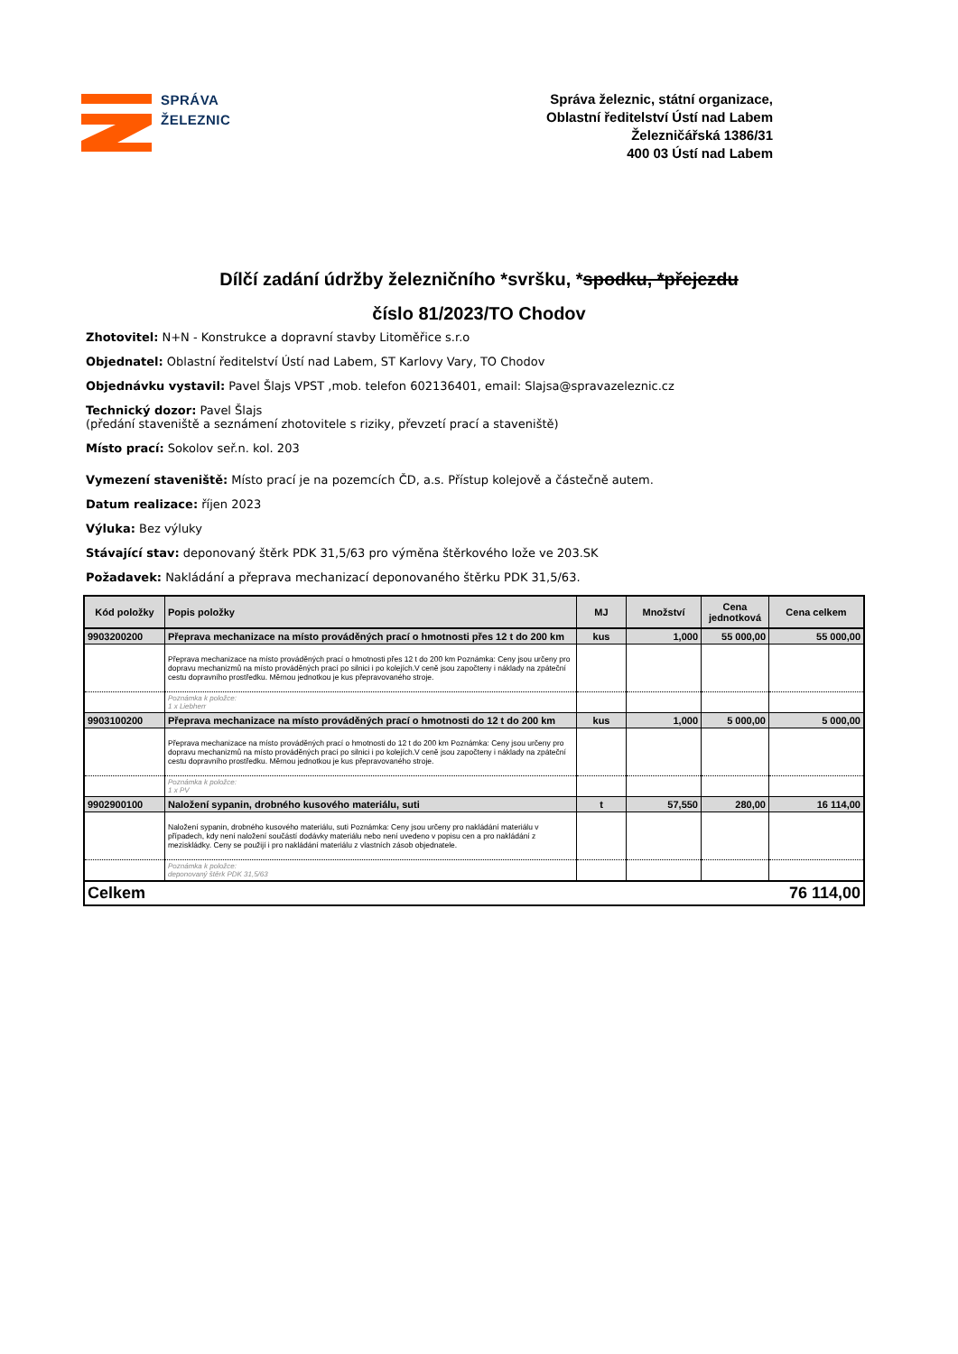SPRÁVA
ŽELEZNIC
Správa železnic, státní organizace,
Oblastní ředitelství Ústí nad Labem
Železničářská 1386/31
400 03 Ústí nad Labem
Dílčí zadání údržby železničního *svršku, *spodku, *přejezdu
číslo 81/2023/TO Chodov
Zhotovitel: N+N - Konstrukce a dopravní stavby Litoměřice s.r.o
Objednatel: Oblastní ředitelství Ústí nad Labem, ST Karlovy Vary, TO Chodov
Objednávku vystavil: Pavel Šlajs VPST ,mob. telefon 602136401, email: Slajsa@spravazeleznic.cz
Technický dozor: Pavel Šlajs
(předání staveniště a seznámení zhotovitele s riziky, převzetí prací a staveniště)
Místo prací: Sokolov seř.n. kol. 203
Vymezení staveniště: Místo prací je na pozemcích ČD, a.s. Přístup kolejově a částečně autem.
Datum realizace: říjen 2023
Výluka: Bez výluky
Stávající stav: deponovaný štěrk PDK 31,5/63 pro výměna štěrkového lože ve 203.SK
Požadavek: Nakládání a přeprava mechanizací deponovaného štěrku PDK 31,5/63.
| Kód položky | Popis položky | MJ | Množství | Cena jednotková | Cena celkem |
| --- | --- | --- | --- | --- | --- |
| 9903200200 | Přeprava mechanizace na místo prováděných prací o hmotnosti přes 12 t do 200 km | kus | 1,000 | 55 000,00 | 55 000,00 |
| | Přeprava mechanizace na místo prováděných prací o hmotnosti přes 12 t do 200 km Poznámka: Ceny jsou určeny pro dopravu mechanizmů na místo prováděných prací po silnici i po kolejích.V ceně jsou započteny i náklady na zpáteční cestu dopravního prostředku. Měrnou jednotkou je kus přepravovaného stroje. | | | | |
| | Poznámka k položce: 1 x Liebherr | | | | |
| 9903100200 | Přeprava mechanizace na místo prováděných prací o hmotnosti do 12 t do 200 km | kus | 1,000 | 5 000,00 | 5 000,00 |
| | Přeprava mechanizace na místo prováděných prací o hmotnosti do 12 t do 200 km Poznámka: Ceny jsou určeny pro dopravu mechanizmů na místo prováděných prací po silnici i po kolejích.V ceně jsou započteny i náklady na zpáteční cestu dopravního prostředku. Měrnou jednotkou je kus přepravovaného stroje. | | | | |
| | Poznámka k položce: 1 x PV | | | | |
| 9902900100 | Naložení sypanin, drobného kusového materiálu, suti | t | 57,550 | 280,00 | 16 114,00 |
| | Naložení sypanin, drobného kusového materiálu, suti Poznámka: Ceny jsou určeny pro nakládání materiálu v případech, kdy není naložení součástí dodávky materiálu nebo není uvedeno v popisu cen a pro nakládání z meziskládky. Ceny se použijí i pro nakládání materiálu z vlastních zásob objednatele. | | | | |
| | Poznámka k položce: deponovaný štěrk PDK 31,5/63 | | | | |
| Celkem | | | | | 76 114,00 |